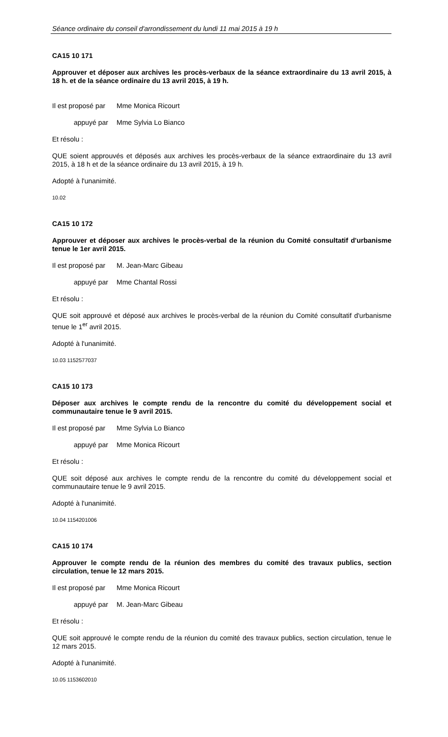Séance ordinaire du conseil d'arrondissement du lundi 11 mai 2015 à 19 h
CA15 10 171
Approuver et déposer aux archives les procès-verbaux de la séance extraordinaire du 13 avril 2015, à 18 h. et de la séance ordinaire du 13 avril 2015, à 19 h.
Il est proposé par Mme Monica Ricourt
appuyé par Mme Sylvia Lo Bianco
Et résolu :
QUE soient approuvés et déposés aux archives les procès-verbaux de la séance extraordinaire du 13 avril 2015, à 18 h et de la séance ordinaire du 13 avril 2015, à 19 h.
Adopté à l'unanimité.
10.02
CA15 10 172
Approuver et déposer aux archives le procès-verbal de la réunion du Comité consultatif d'urbanisme tenue le 1er avril 2015.
Il est proposé par M. Jean-Marc Gibeau
appuyé par Mme Chantal Rossi
Et résolu :
QUE soit approuvé et déposé aux archives le procès-verbal de la réunion du Comité consultatif d'urbanisme tenue le 1<sup>er</sup> avril 2015.
Adopté à l'unanimité.
10.03 1152577037
CA15 10 173
Déposer aux archives le compte rendu de la rencontre du comité du développement social et communautaire tenue le 9 avril 2015.
Il est proposé par Mme Sylvia Lo Bianco
appuyé par Mme Monica Ricourt
Et résolu :
QUE soit déposé aux archives le compte rendu de la rencontre du comité du développement social et communautaire tenue le 9 avril 2015.
Adopté à l'unanimité.
10.04 1154201006
CA15 10 174
Approuver le compte rendu de la réunion des membres du comité des travaux publics, section circulation, tenue le 12 mars 2015.
Il est proposé par Mme Monica Ricourt
appuyé par M. Jean-Marc Gibeau
Et résolu :
QUE soit approuvé le compte rendu de la réunion du comité des travaux publics, section circulation, tenue le 12 mars 2015.
Adopté à l'unanimité.
10.05 1153602010